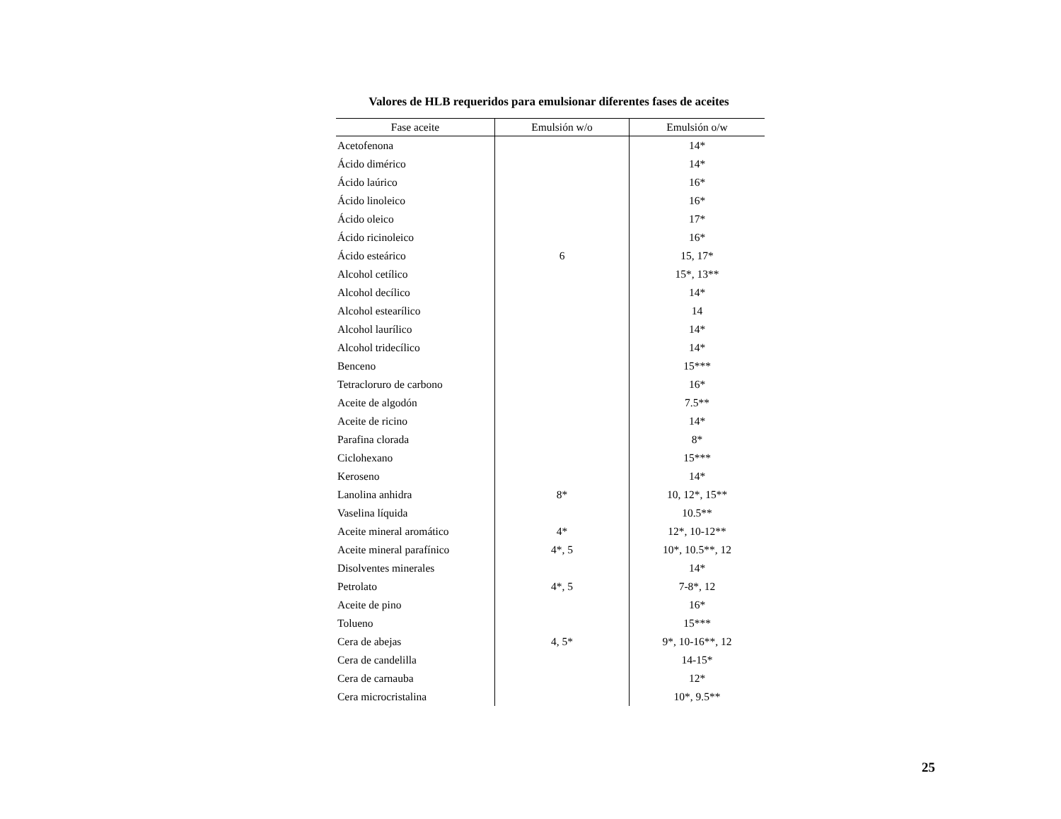Valores de HLB requeridos para emulsionar diferentes fases de aceites
| Fase aceite | Emulsión w/o | Emulsión o/w |
| --- | --- | --- |
| Acetofenona | | 14* |
| Ácido dimérico | | 14* |
| Ácido laúrico | | 16* |
| Ácido linoleico | | 16* |
| Ácido oleico | | 17* |
| Ácido ricinoleico | | 16* |
| Ácido esteárico | 6 | 15, 17* |
| Alcohol cetílico | | 15*, 13** |
| Alcohol decílico | | 14* |
| Alcohol estearílico | | 14 |
| Alcohol laurílico | | 14* |
| Alcohol tridecílico | | 14* |
| Benceno | | 15*** |
| Tetracloruro de carbono | | 16* |
| Aceite de algodón | | 7.5** |
| Aceite de ricino | | 14* |
| Parafina clorada | | 8* |
| Ciclohexano | | 15*** |
| Keroseno | | 14* |
| Lanolina anhidra | 8* | 10, 12*, 15** |
| Vaselina líquida | | 10.5** |
| Aceite mineral aromático | 4* | 12*, 10-12** |
| Aceite mineral parafínico | 4*, 5 | 10*, 10.5**, 12 |
| Disolventes minerales | | 14* |
| Petrolato | 4*, 5 | 7-8*, 12 |
| Aceite de pino | | 16* |
| Tolueno | | 15*** |
| Cera de abejas | 4, 5* | 9*, 10-16**, 12 |
| Cera de candelilla | | 14-15* |
| Cera de carnauba | | 12* |
| Cera microcristalina | | 10*, 9.5** |
25